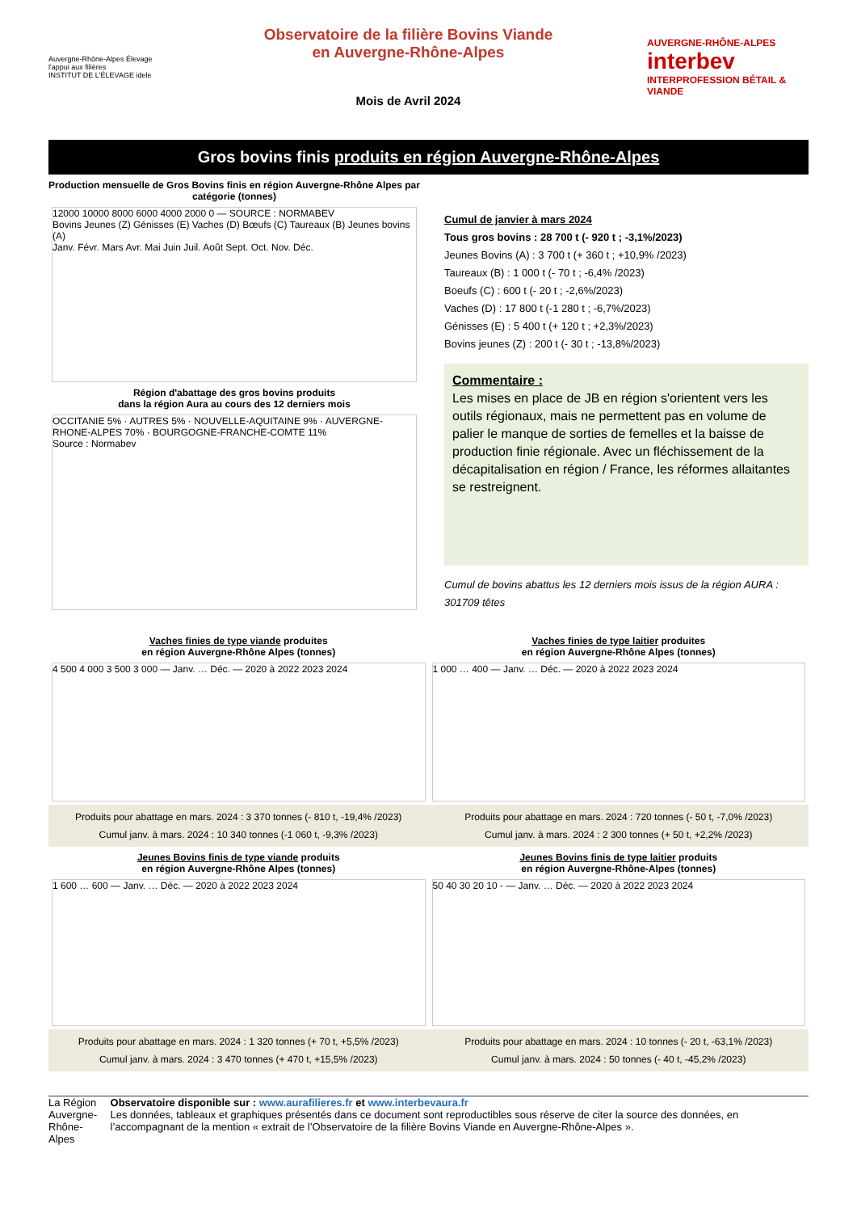Auvergne-Rhône-Alpes Élevage l'appui aux filières
INSTITUT DE L'ÉLEVAGE idele
Observatoire de la filière Bovins Viande
en Auvergne-Rhône-Alpes
Mois de Avril 2024
AUVERGNE-RHÔNE-ALPES interbev INTERPROFESSION BÉTAIL & VIANDE
Gros bovins finis produits en région Auvergne-Rhône-Alpes
Production mensuelle de Gros Bovins finis en région Auvergne-Rhône Alpes par catégorie (tonnes)
12000 10000 8000 6000 4000 2000 0 — SOURCE : NORMABEV
Bovins Jeunes (Z) Génisses (E) Vaches (D) Bœufs (C) Taureaux (B) Jeunes bovins (A)
Janv. Févr. Mars Avr. Mai Juin Juil. Août Sept. Oct. Nov. Déc.
Région d'abattage des gros bovins produits
dans la région Aura au cours des 12 derniers mois
OCCITANIE 5% · AUTRES 5% · NOUVELLE-AQUITAINE 9% · AUVERGNE-RHONE-ALPES 70% · BOURGOGNE-FRANCHE-COMTE 11%
Source : Normabev
Cumul de janvier à mars 2024
Tous gros bovins : 28 700 t (- 920 t ; -3,1%/2023)
Jeunes Bovins (A) : 3 700 t (+ 360 t ; +10,9% /2023)
Taureaux (B) : 1 000 t (- 70 t ; -6,4% /2023)
Boeufs (C) : 600 t (- 20 t ; -2,6%/2023)
Vaches (D) : 17 800 t (-1 280 t ; -6,7%/2023)
Génisses (E) : 5 400 t (+ 120 t ; +2,3%/2023)
Bovins jeunes (Z) : 200 t (- 30 t ; -13,8%/2023)
Commentaire :
Les mises en place de JB en région s'orientent vers les outils régionaux, mais ne permettent pas en volume de palier le manque de sorties de femelles et la baisse de production finie régionale. Avec un fléchissement de la décapitalisation en région / France, les réformes allaitantes se restreignent.
Cumul de bovins abattus les 12 derniers mois issus de la région AURA : 301709 têtes
Vaches finies de type viande produites
en région Auvergne-Rhône Alpes (tonnes)
4 500 4 000 3 500 3 000 — Janv. … Déc. — 2020 à 2022 2023 2024
Produits pour abattage en mars. 2024 : 3 370 tonnes (- 810 t, -19,4% /2023)
Cumul janv. à mars. 2024 : 10 340 tonnes (-1 060 t, -9,3% /2023)
Vaches finies de type laitier produites
en région Auvergne-Rhône Alpes (tonnes)
1 000 … 400 — Janv. … Déc. — 2020 à 2022 2023 2024
Produits pour abattage en mars. 2024 : 720 tonnes (- 50 t, -7,0% /2023)
Cumul janv. à mars. 2024 : 2 300 tonnes (+ 50 t, +2,2% /2023)
Jeunes Bovins finis de type viande produits
en région Auvergne-Rhône Alpes (tonnes)
1 600 … 600 — Janv. … Déc. — 2020 à 2022 2023 2024
Produits pour abattage en mars. 2024 : 1 320 tonnes (+ 70 t, +5,5% /2023)
Cumul janv. à mars. 2024 : 3 470 tonnes (+ 470 t, +15,5% /2023)
Jeunes Bovins finis de type laitier produits
en région Auvergne-Rhône-Alpes (tonnes)
50 40 30 20 10 - — Janv. … Déc. — 2020 à 2022 2023 2024
Produits pour abattage en mars. 2024 : 10 tonnes (- 20 t, -63,1% /2023)
Cumul janv. à mars. 2024 : 50 tonnes (- 40 t, -45,2% /2023)
La Région Auvergne-Rhône-Alpes
Observatoire disponible sur : www.aurafilieres.fr et www.interbevaura.fr
Les données, tableaux et graphiques présentés dans ce document sont reproductibles sous réserve de citer la source des données, en l’accompagnant de la mention « extrait de l’Observatoire de la filière Bovins Viande en Auvergne-Rhône-Alpes ».